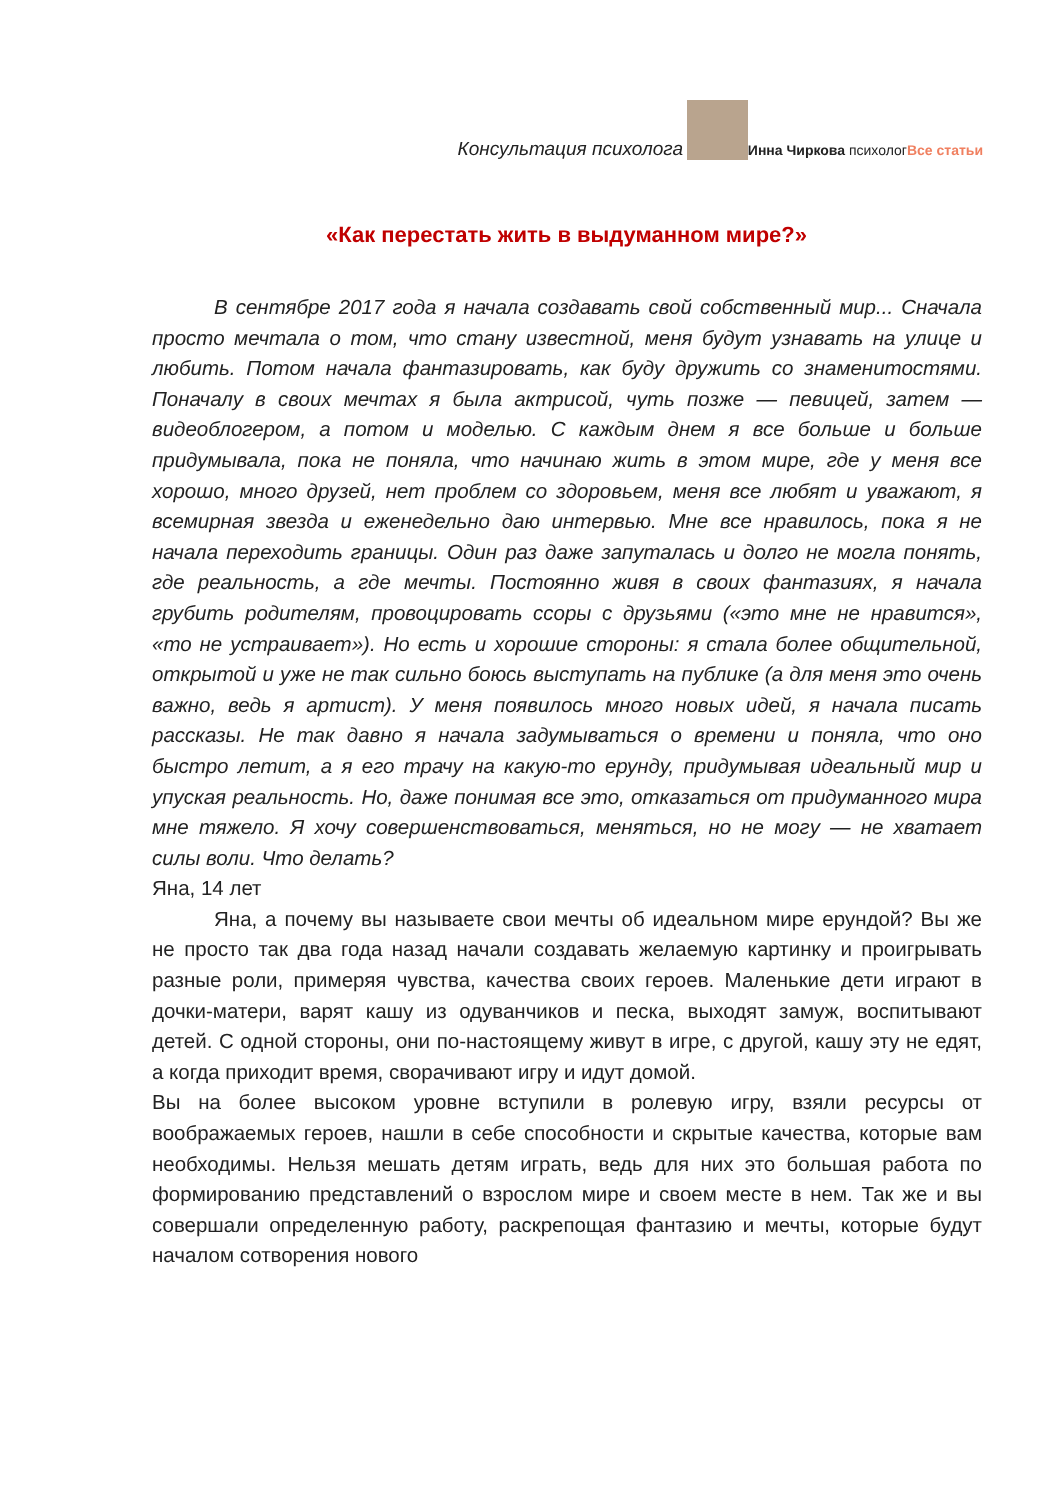Консультация психолога Инна Чиркова психологВсе статьи
«Как перестать жить в выдуманном мире?»
В сентябре 2017 года я начала создавать свой собственный мир... Сначала просто мечтала о том, что стану известной, меня будут узнавать на улице и любить. Потом начала фантазировать, как буду дружить со знаменитостями. Поначалу в своих мечтах я была актрисой, чуть позже — певицей, затем — видеоблогером, а потом и моделью. С каждым днем я все больше и больше придумывала, пока не поняла, что начинаю жить в этом мире, где у меня все хорошо, много друзей, нет проблем со здоровьем, меня все любят и уважают, я всемирная звезда и еженедельно даю интервью. Мне все нравилось, пока я не начала переходить границы. Один раз даже запуталась и долго не могла понять, где реальность, а где мечты. Постоянно живя в своих фантазиях, я начала грубить родителям, провоцировать ссоры с друзьями («это мне не нравится», «то не устраивает»). Но есть и хорошие стороны: я стала более общительной, открытой и уже не так сильно боюсь выступать на публике (а для меня это очень важно, ведь я артист). У меня появилось много новых идей, я начала писать рассказы. Не так давно я начала задумываться о времени и поняла, что оно быстро летит, а я его трачу на какую-то ерунду, придумывая идеальный мир и упуская реальность. Но, даже понимая все это, отказаться от придуманного мира мне тяжело. Я хочу совершенствоваться, меняться, но не могу — не хватает силы воли. Что делать?
Яна, 14 лет
Яна, а почему вы называете свои мечты об идеальном мире ерундой? Вы же не просто так два года назад начали создавать желаемую картинку и проигрывать разные роли, примеряя чувства, качества своих героев. Маленькие дети играют в дочки-матери, варят кашу из одуванчиков и песка, выходят замуж, воспитывают детей. С одной стороны, они по-настоящему живут в игре, с другой, кашу эту не едят, а когда приходит время, сворачивают игру и идут домой.
Вы на более высоком уровне вступили в ролевую игру, взяли ресурсы от воображаемых героев, нашли в себе способности и скрытые качества, которые вам необходимы. Нельзя мешать детям играть, ведь для них это большая работа по формированию представлений о взрослом мире и своем месте в нем. Так же и вы совершали определенную работу, раскрепощая фантазию и мечты, которые будут началом сотворения нового